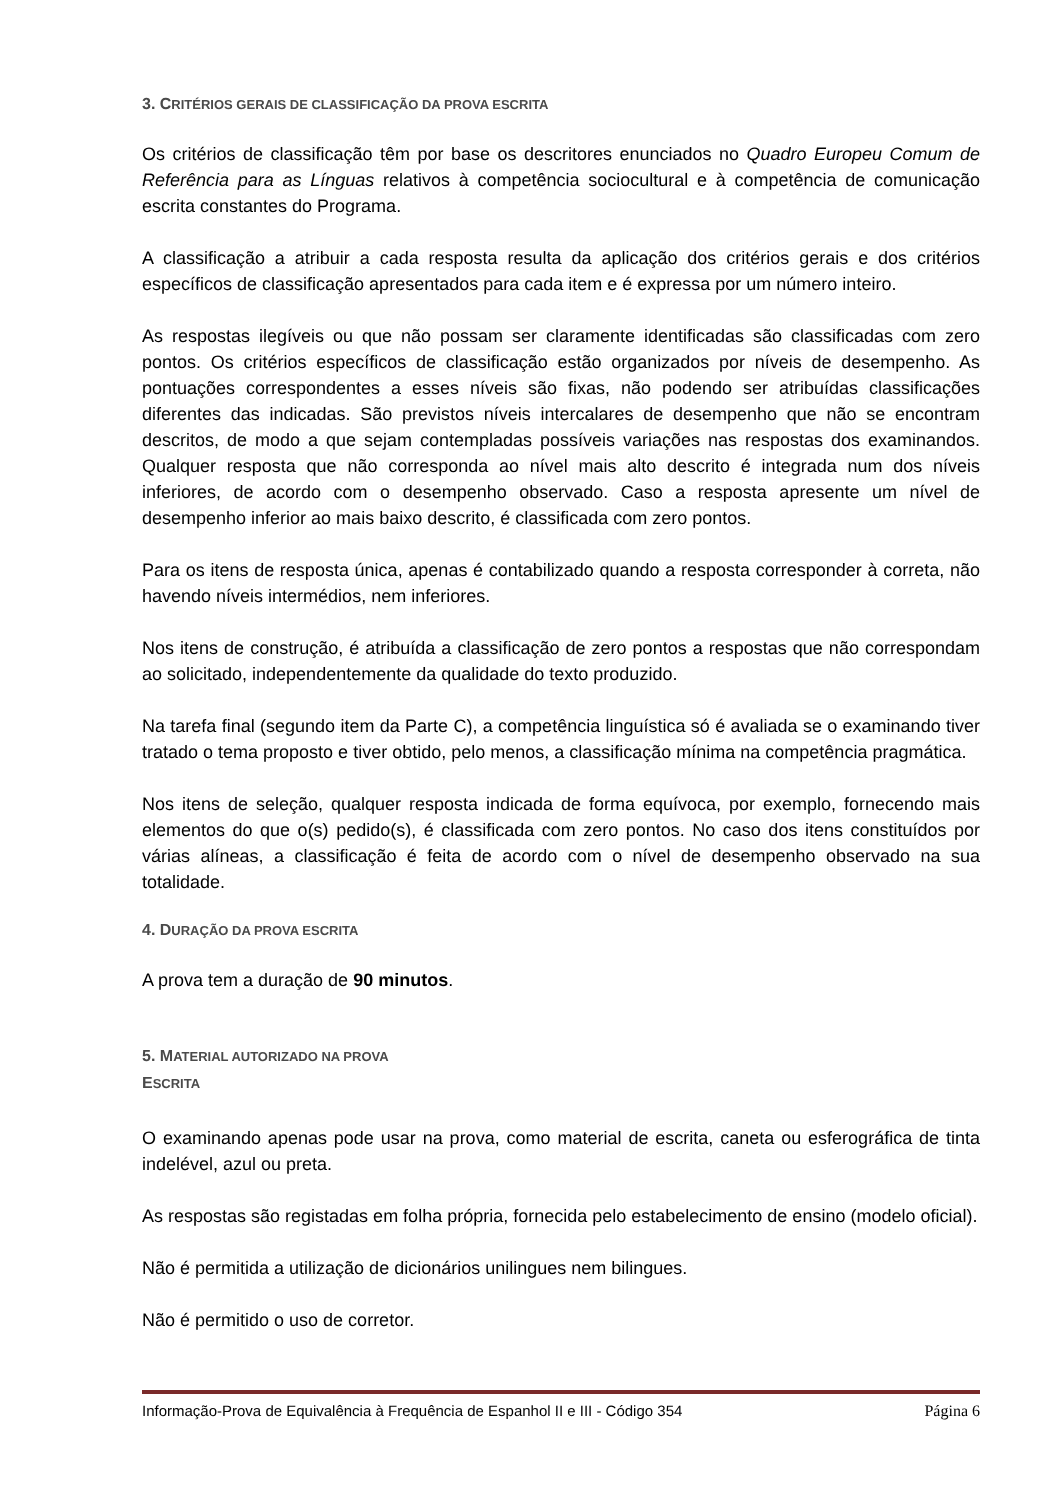3. CRITÉRIOS GERAIS DE CLASSIFICAÇÃO DA PROVA ESCRITA
Os critérios de classificação têm por base os descritores enunciados no Quadro Europeu Comum de Referência para as Línguas relativos à competência sociocultural e à competência de comunicação escrita constantes do Programa.
A classificação a atribuir a cada resposta resulta da aplicação dos critérios gerais e dos critérios específicos de classificação apresentados para cada item e é expressa por um número inteiro.
As respostas ilegíveis ou que não possam ser claramente identificadas são classificadas com zero pontos. Os critérios específicos de classificação estão organizados por níveis de desempenho. As pontuações correspondentes a esses níveis são fixas, não podendo ser atribuídas classificações diferentes das indicadas. São previstos níveis intercalares de desempenho que não se encontram descritos, de modo a que sejam contempladas possíveis variações nas respostas dos examinandos. Qualquer resposta que não corresponda ao nível mais alto descrito é integrada num dos níveis inferiores, de acordo com o desempenho observado. Caso a resposta apresente um nível de desempenho inferior ao mais baixo descrito, é classificada com zero pontos.
Para os itens de resposta única, apenas é contabilizado quando a resposta corresponder à correta, não havendo níveis intermédios, nem inferiores.
Nos itens de construção, é atribuída a classificação de zero pontos a respostas que não correspondam ao solicitado, independentemente da qualidade do texto produzido.
Na tarefa final (segundo item da Parte C), a competência linguística só é avaliada se o examinando tiver tratado o tema proposto e tiver obtido, pelo menos, a classificação mínima na competência pragmática.
Nos itens de seleção, qualquer resposta indicada de forma equívoca, por exemplo, fornecendo mais elementos do que o(s) pedido(s), é classificada com zero pontos. No caso dos itens constituídos por várias alíneas, a classificação é feita de acordo com o nível de desempenho observado na sua totalidade.
4. DURAÇÃO DA PROVA ESCRITA
A prova tem a duração de 90 minutos.
5. MATERIAL AUTORIZADO NA PROVA
ESCRITA
O examinando apenas pode usar na prova, como material de escrita, caneta ou esferográfica de tinta indelével, azul ou preta.
As respostas são registadas em folha própria, fornecida pelo estabelecimento de ensino (modelo oficial).
Não é permitida a utilização de dicionários unilingues nem bilingues.
Não é permitido o uso de corretor.
Informação-Prova de Equivalência à Frequência de Espanhol II e III - Código 354 Página 6